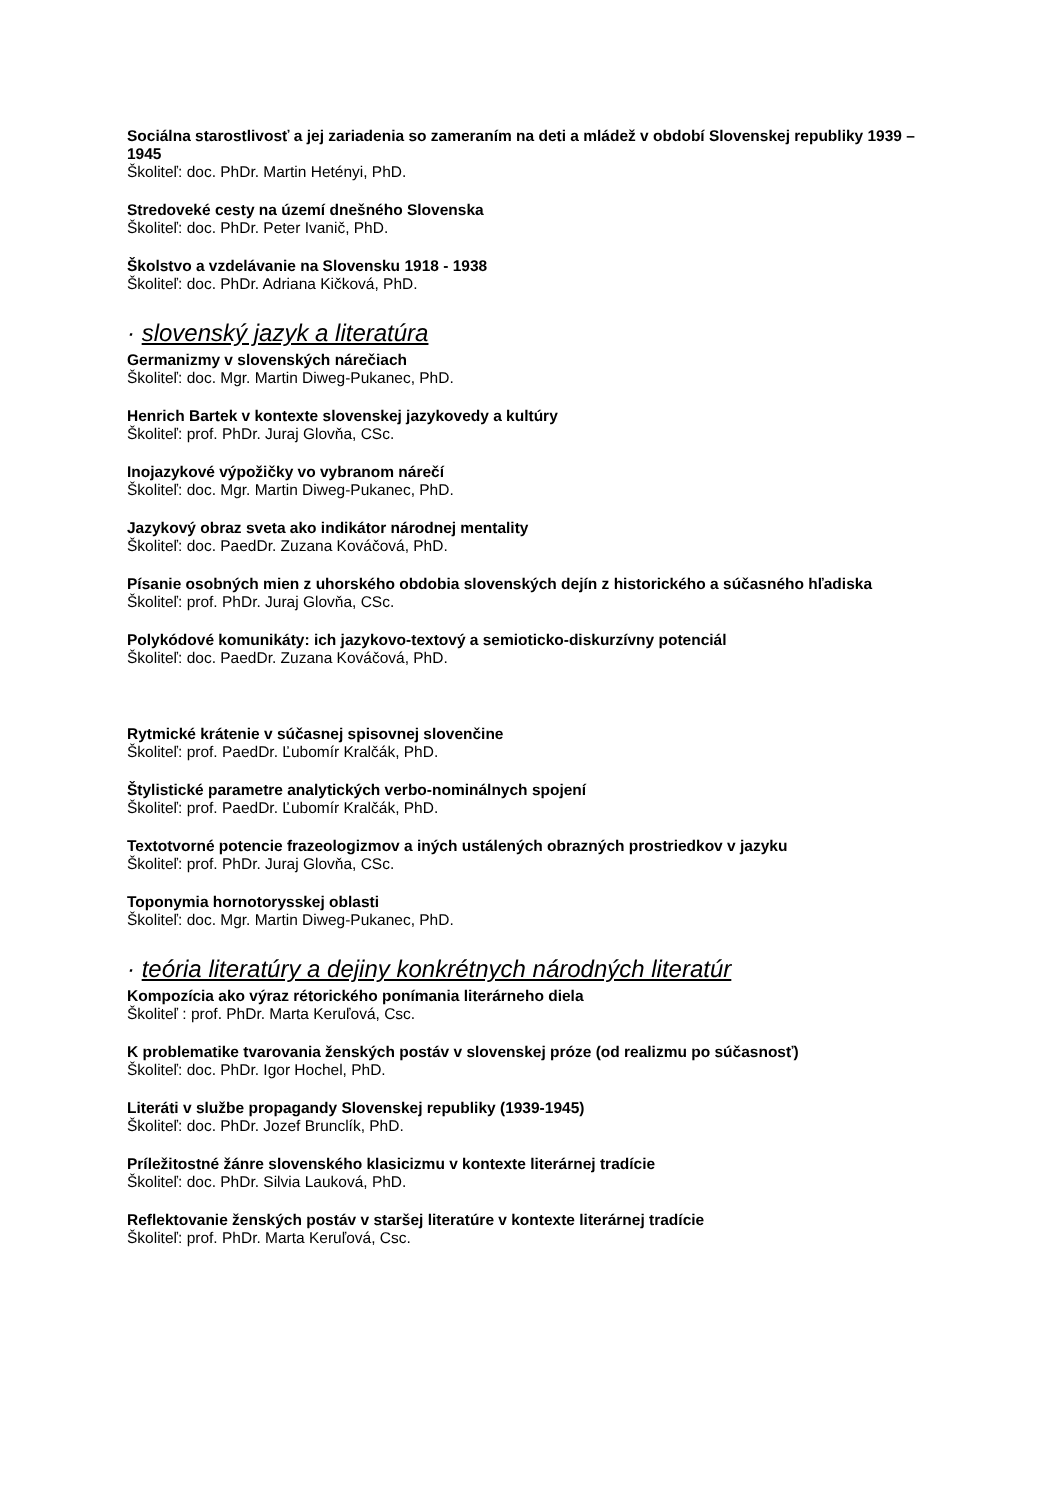Sociálna starostlivosť a jej zariadenia so zameraním na deti a mládež v období Slovenskej republiky 1939 – 1945
Školiteľ: doc. PhDr. Martin Hetényi, PhD.
Stredoveké cesty na území dnešného Slovenska
Školiteľ: doc. PhDr. Peter Ivanič, PhD.
Školstvo a vzdelávanie na Slovensku 1918 - 1938
Školiteľ: doc. PhDr. Adriana Kičková, PhD.
· slovenský jazyk a literatúra
Germanizmy v slovenských nárečiach
Školiteľ: doc. Mgr. Martin Diweg-Pukanec, PhD.
Henrich Bartek v kontexte slovenskej jazykovedy a kultúry
Školiteľ: prof. PhDr. Juraj Glovňa, CSc.
Inojazykové výpožičky vo vybranom nárečí
Školiteľ: doc. Mgr. Martin Diweg-Pukanec, PhD.
Jazykový obraz sveta ako indikátor národnej mentality
Školiteľ: doc. PaedDr. Zuzana Kováčová, PhD.
Písanie osobných mien z uhorského obdobia slovenských dejín z historického a súčasného hľadiska
Školiteľ: prof. PhDr. Juraj Glovňa, CSc.
Polykódové komunikáty: ich jazykovo-textový a semioticko-diskurzívny potenciál
Školiteľ: doc. PaedDr. Zuzana Kováčová, PhD.
Rytmické krátenie v súčasnej spisovnej slovenčine
Školiteľ: prof. PaedDr. Ľubomír Kralčák, PhD.
Štylistické parametre analytických verbo-nominálnych spojení
Školiteľ: prof. PaedDr. Ľubomír Kralčák, PhD.
Textotvorné potencie frazeologizmov a iných ustálených obrazných prostriedkov v jazyku
Školiteľ: prof. PhDr. Juraj Glovňa, CSc.
Toponymia hornotorysskej oblasti
Školiteľ: doc. Mgr. Martin Diweg-Pukanec, PhD.
· teória literatúry a dejiny konkrétnych národných literatúr
Kompozícia ako výraz rétorického ponímania literárneho diela
Školiteľ : prof. PhDr. Marta Keruľová, Csc.
K problematike tvarovania ženských postáv v slovenskej próze (od realizmu po súčasnosť)
Školiteľ: doc. PhDr. Igor Hochel, PhD.
Literáti v službe propagandy Slovenskej republiky (1939-1945)
Školiteľ: doc. PhDr. Jozef Brunclík, PhD.
Príležitostné žánre slovenského klasicizmu v kontexte literárnej tradície
Školiteľ: doc. PhDr. Silvia Lauková, PhD.
Reflektovanie ženských postáv v staršej literatúre v kontexte literárnej tradície
Školiteľ: prof. PhDr. Marta Keruľová, Csc.